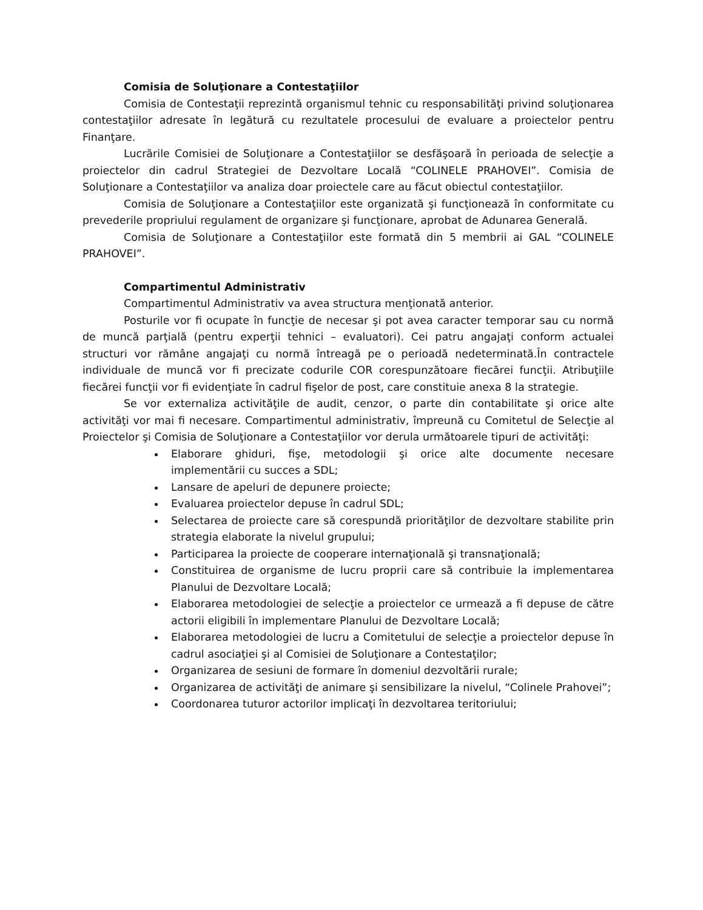Comisia de Soluţionare a Contestaţiilor
Comisia de Contestaţii reprezintă organismul tehnic cu responsabilităţi privind soluţionarea contestaţiilor adresate în legătură cu rezultatele procesului de evaluare a proiectelor pentru Finanţare.
Lucrările Comisiei de Soluţionare a Contestaţiilor se desfăşoară în perioada de selecţie a proiectelor din cadrul Strategiei de Dezvoltare Locală “COLINELE PRAHOVEI”. Comisia de Soluţionare a Contestaţiilor va analiza doar proiectele care au făcut obiectul contestaţiilor.
Comisia de Soluţionare a Contestaţiilor este organizată şi funcţionează în conformitate cu prevederile propriului regulament de organizare şi funcţionare, aprobat de Adunarea Generală.
Comisia de Soluţionare a Contestaţiilor este formată din 5 membrii ai GAL “COLINELE PRAHOVEI”.
Compartimentul Administrativ
Compartimentul Administrativ va avea structura menţionată anterior.
Posturile vor fi ocupate în funcţie de necesar şi pot avea caracter temporar sau cu normă de muncă parţială (pentru experţii tehnici – evaluatori). Cei patru angajaţi conform actualei structuri vor rămâne angajaţi cu normă întreagă pe o perioadă nedeterminată.În contractele individuale de muncă vor fi precizate codurile COR corespunzătoare fiecărei funcţii. Atribuţiile fiecărei funcţii vor fi evidenţiate în cadrul fişelor de post, care constituie anexa 8 la strategie.
Se vor externaliza activităţile de audit, cenzor, o parte din contabilitate şi orice alte activităţi vor mai fi necesare. Compartimentul administrativ, împreună cu Comitetul de Selecţie al Proiectelor şi Comisia de Soluţionare a Contestaţiilor vor derula următoarele tipuri de activităţi:
Elaborare ghiduri, fişe, metodologii şi orice alte documente necesare implementării cu succes a SDL;
Lansare de apeluri de depunere proiecte;
Evaluarea proiectelor depuse în cadrul SDL;
Selectarea de proiecte care să corespundă priorităţilor de dezvoltare stabilite prin strategia elaborate la nivelul grupului;
Participarea la proiecte de cooperare internaţională şi transnaţională;
Constituirea de organisme de lucru proprii care să contribuie la implementarea Planului de Dezvoltare Locală;
Elaborarea metodologiei de selecţie a proiectelor ce urmează a fi depuse de către actorii eligibili în implementare Planului de Dezvoltare Locală;
Elaborarea metodologiei de lucru a Comitetului de selecţie a proiectelor depuse în cadrul asociaţiei şi al Comisiei de Soluţionare a Contestaţilor;
Organizarea de sesiuni de formare în domeniul dezvoltării rurale;
Organizarea de activităţi de animare şi sensibilizare la nivelul, “Colinele Prahovei”;
Coordonarea tuturor actorilor implicaţi în dezvoltarea teritoriului;